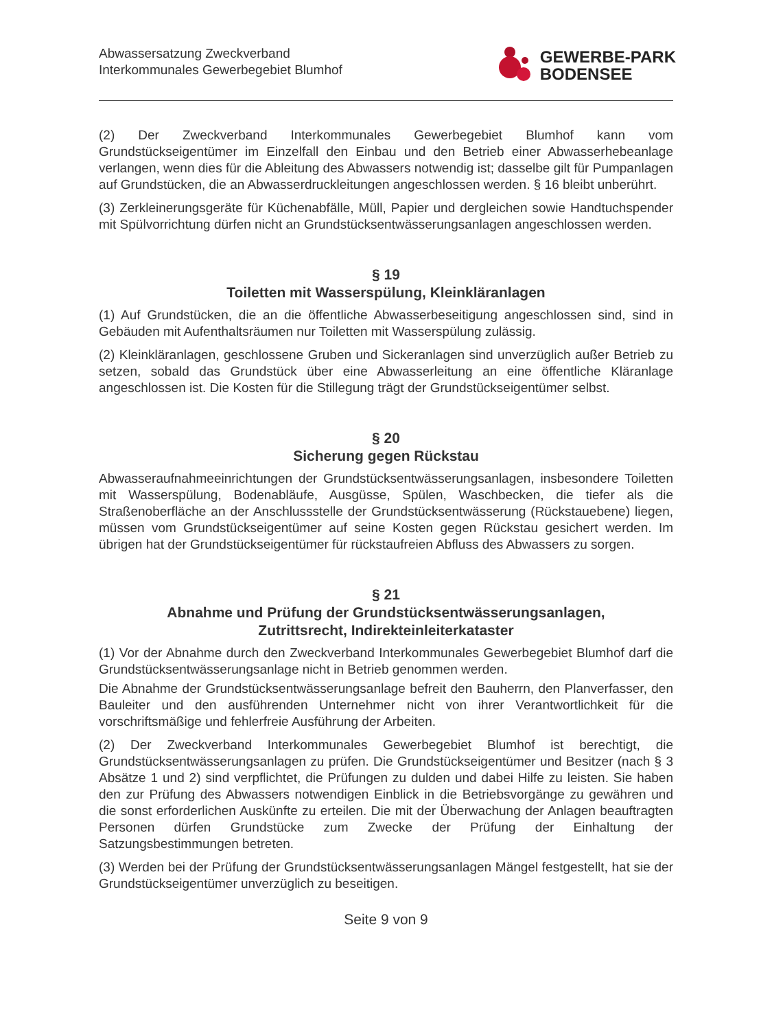Abwassersatzung Zweckverband
Interkommunales Gewerbegebiet Blumhof
GEWERBE-PARK
BODENSEE
(2) Der Zweckverband Interkommunales Gewerbegebiet Blumhof kann vom Grundstückseigentümer im Einzelfall den Einbau und den Betrieb einer Abwasserhebeanlage verlangen, wenn dies für die Ableitung des Abwassers notwendig ist; dasselbe gilt für Pumpanlagen auf Grundstücken, die an Abwasserdruckleitungen angeschlossen werden. § 16 bleibt unberührt.
(3) Zerkleinerungsgeräte für Küchenabfälle, Müll, Papier und dergleichen sowie Handtuchspender mit Spülvorrichtung dürfen nicht an Grundstücksentwässerungsanlagen angeschlossen werden.
§ 19
Toiletten mit Wasserspülung, Kleinkläranlagen
(1) Auf Grundstücken, die an die öffentliche Abwasserbeseitigung angeschlossen sind, sind in Gebäuden mit Aufenthaltsräumen nur Toiletten mit Wasserspülung zulässig.
(2) Kleinkläranlagen, geschlossene Gruben und Sickeranlagen sind unverzüglich außer Betrieb zu setzen, sobald das Grundstück über eine Abwasserleitung an eine öffentliche Kläranlage angeschlossen ist. Die Kosten für die Stillegung trägt der Grundstückseigentümer selbst.
§ 20
Sicherung gegen Rückstau
Abwasseraufnahmeeinrichtungen der Grundstücksentwässerungsanlagen, insbesondere Toiletten mit Wasserspülung, Bodenabläufe, Ausgüsse, Spülen, Waschbecken, die tiefer als die Straßenoberfläche an der Anschlussstelle der Grundstücksentwässerung (Rückstauebene) liegen, müssen vom Grundstückseigentümer auf seine Kosten gegen Rückstau gesichert werden. Im übrigen hat der Grundstückseigentümer für rückstaufreien Abfluss des Abwassers zu sorgen.
§ 21
Abnahme und Prüfung der Grundstücksentwässerungsanlagen,
Zutrittsrecht, Indirekteinleiterkataster
(1) Vor der Abnahme durch den Zweckverband Interkommunales Gewerbegebiet Blumhof darf die Grundstücksentwässerungsanlage nicht in Betrieb genommen werden.
Die Abnahme der Grundstücksentwässerungsanlage befreit den Bauherrn, den Planverfasser, den Bauleiter und den ausführenden Unternehmer nicht von ihrer Verantwortlichkeit für die vorschriftsmäßige und fehlerfreie Ausführung der Arbeiten.
(2) Der Zweckverband Interkommunales Gewerbegebiet Blumhof ist berechtigt, die Grundstücksentwässerungsanlagen zu prüfen. Die Grundstückseigentümer und Besitzer (nach § 3 Absätze 1 und 2) sind verpflichtet, die Prüfungen zu dulden und dabei Hilfe zu leisten. Sie haben den zur Prüfung des Abwassers notwendigen Einblick in die Betriebsvorgänge zu gewähren und die sonst erforderlichen Auskünfte zu erteilen. Die mit der Überwachung der Anlagen beauftragten Personen dürfen Grundstücke zum Zwecke der Prüfung der Einhaltung der Satzungsbestimmungen betreten.
(3) Werden bei der Prüfung der Grundstücksentwässerungsanlagen Mängel festgestellt, hat sie der Grundstückseigentümer unverzüglich zu beseitigen.
Seite 9 von 9